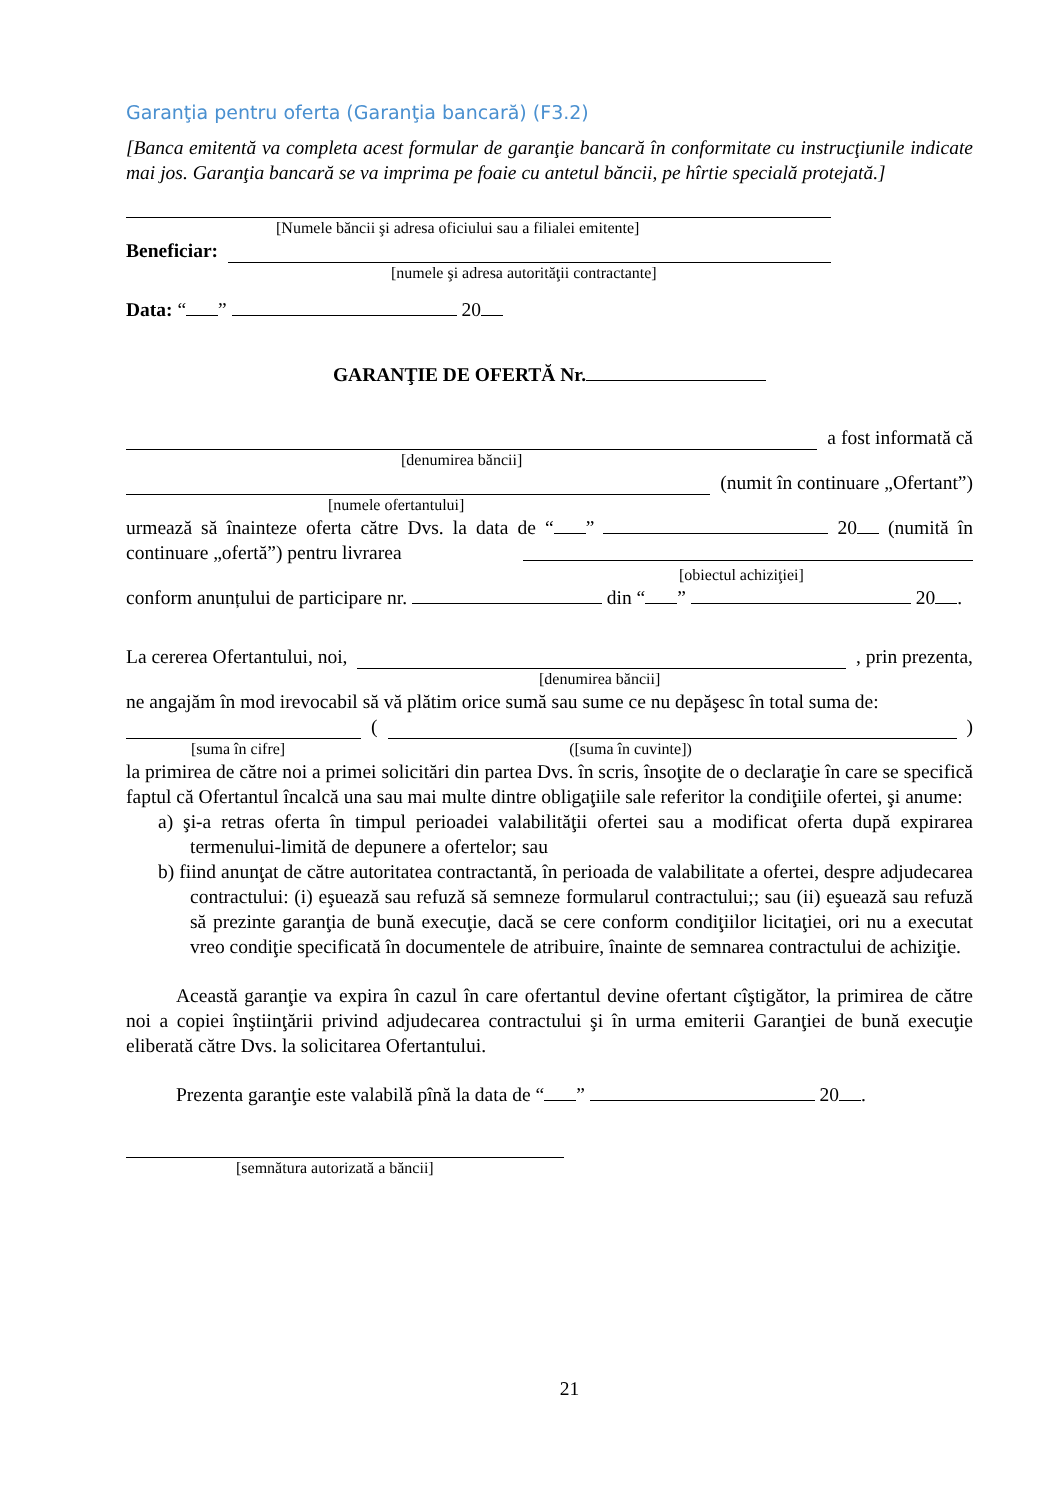Garanţia pentru oferta (Garanţia bancară) (F3.2)
[Banca emitentă va completa acest formular de garanţie bancară în conformitate cu instrucţiunile indicate mai jos. Garanţia bancară se va imprima pe foaie cu antetul băncii, pe hîrtie specială protejată.]
[Numele băncii şi adresa oficiului sau a filialei emitente]
Beneficiar:
[numele şi adresa autorităţii contractante]
Data: “ ” 20
GARANŢIE DE OFERTĂ Nr.
a fost informată că
[denumirea băncii]
(numit în continuare „Ofertant”)
[numele ofertantului]
urmează să înainteze oferta către Dvs. la data de “ ” 20 (numită în continuare „ofertă”) pentru livrarea
[obiectul achiziţiei]
conform anunțului de participare nr. din “ ” 20 .
La cererea Ofertantului, noi, , prin prezenta,
[denumirea băncii]
ne angajăm în mod irevocabil să vă plătim orice sumă sau sume ce nu depăşesc în total suma de:
( )
[suma în cifre] ([suma în cuvinte])
la primirea de către noi a primei solicitări din partea Dvs. în scris, însoţite de o declaraţie în care se specifică faptul că Ofertantul încalcă una sau mai multe dintre obligaţiile sale referitor la condiţiile ofertei, şi anume:
a) şi-a retras oferta în timpul perioadei valabilităţii ofertei sau a modificat oferta după expirarea termenului-limită de depunere a ofertelor; sau
b) fiind anunţat de către autoritatea contractantă, în perioada de valabilitate a ofertei, despre adjudecarea contractului: (i) eşuează sau refuză să semneze formularul contractului;; sau (ii) eşuează sau refuză să prezinte garanţia de bună execuţie, dacă se cere conform condiţiilor licitaţiei, ori nu a executat vreo condiţie specificată în documentele de atribuire, înainte de semnarea contractului de achiziţie.
Această garanţie va expira în cazul în care ofertantul devine ofertant cîştigător, la primirea de către noi a copiei înştiinţării privind adjudecarea contractului şi în urma emiterii Garanţiei de bună execuţie eliberată către Dvs. la solicitarea Ofertantului.
Prezenta garanţie este valabilă pînă la data de “ ” 20 .
[semnătura autorizată a băncii]
21